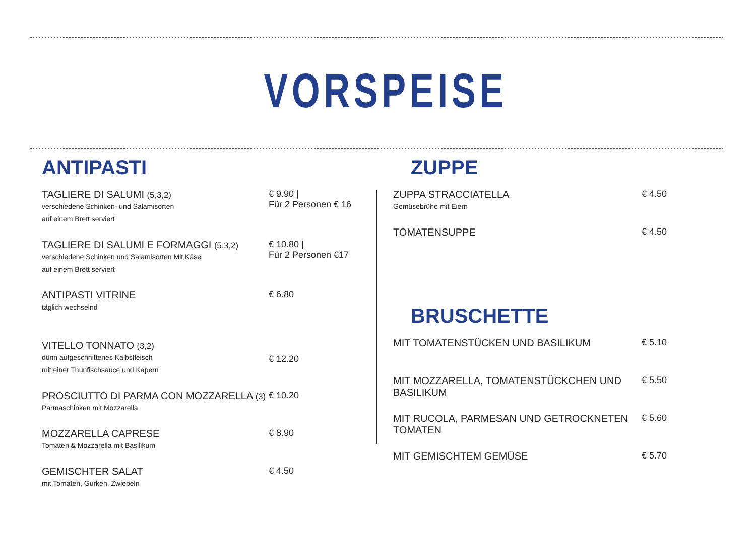VORSPEISE
ANTIPASTI
TAGLIERE DI SALUMI (5,3,2)
verschiedene Schinken- und Salamisorten
auf einem Brett serviert
€ 9.90 |
Für 2 Personen € 16
TAGLIERE DI SALUMI E FORMAGGI (5,3,2)
verschiedene Schinken und Salamisorten Mit Käse
auf einem Brett serviert
€ 10.80 |
Für 2 Personen €17
ANTIPASTI VITRINE
täglich wechselnd
€ 6.80
VITELLO TONNATO (3,2)
dünn aufgeschnittenes Kalbsfleisch
mit einer Thunfischsauce und Kapern
€ 12.20
PROSCIUTTO DI PARMA CON MOZZARELLA (3)
Parmaschinken mit Mozzarella
€ 10.20
MOZZARELLA CAPRESE
Tomaten & Mozzarella mit Basilikum
€ 8.90
GEMISCHTER SALAT
mit Tomaten, Gurken, Zwiebeln
€ 4.50
ZUPPE
ZUPPA STRACCIATELLA
Gemüsebrühe mit Eiern
€ 4.50
TOMATENSUPPE € 4.50
BRUSCHETTE
MIT TOMATENSTÜCKEN UND BASILIKUM € 5.10
MIT MOZZARELLA, TOMATENSTÜCKCHEN UND BASILIKUM
€ 5.50
MIT RUCOLA, PARMESAN UND GETROCKNETEN TOMATEN
€ 5.60
MIT GEMISCHTEM GEMÜSE € 5.70